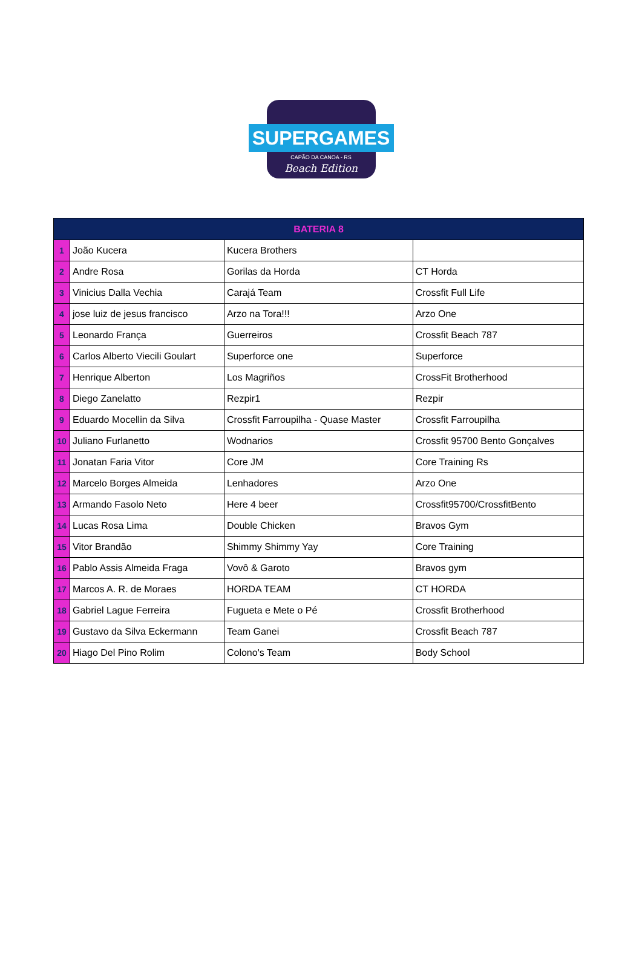SUPERGAMES
CAPÃO DA CANOA - RS
Beach Edition
| BATERIA 8 | | | |
| --- | --- | --- | --- |
| 1 | João Kucera | Kucera Brothers | |
| 2 | Andre Rosa | Gorilas da Horda | CT Horda |
| 3 | Vinicius Dalla Vechia | Carajá Team | Crossfit Full Life |
| 4 | jose luiz de jesus francisco | Arzo na Tora!!! | Arzo One |
| 5 | Leonardo França | Guerreiros | Crossfit Beach 787 |
| 6 | Carlos Alberto Viecili Goulart | Superforce one | Superforce |
| 7 | Henrique Alberton | Los Magriños | CrossFit Brotherhood |
| 8 | Diego Zanelatto | Rezpir1 | Rezpir |
| 9 | Eduardo Mocellin da Silva | Crossfit Farroupilha - Quase Master | Crossfit Farroupilha |
| 10 | Juliano Furlanetto | Wodnarios | Crossfit 95700 Bento Gonçalves |
| 11 | Jonatan Faria Vitor | Core JM | Core Training Rs |
| 12 | Marcelo Borges Almeida | Lenhadores | Arzo One |
| 13 | Armando Fasolo Neto | Here 4 beer | Crossfit95700/CrossfitBento |
| 14 | Lucas Rosa Lima | Double Chicken | Bravos Gym |
| 15 | Vitor Brandão | Shimmy Shimmy Yay | Core Training |
| 16 | Pablo Assis Almeida Fraga | Vovô & Garoto | Bravos gym |
| 17 | Marcos A. R. de Moraes | HORDA TEAM | CT HORDA |
| 18 | Gabriel Lague Ferreira | Fugueta e Mete o Pé | Crossfit Brotherhood |
| 19 | Gustavo da Silva Eckermann | Team Ganei | Crossfit Beach 787 |
| 20 | Hiago Del Pino Rolim | Colono's Team | Body School |